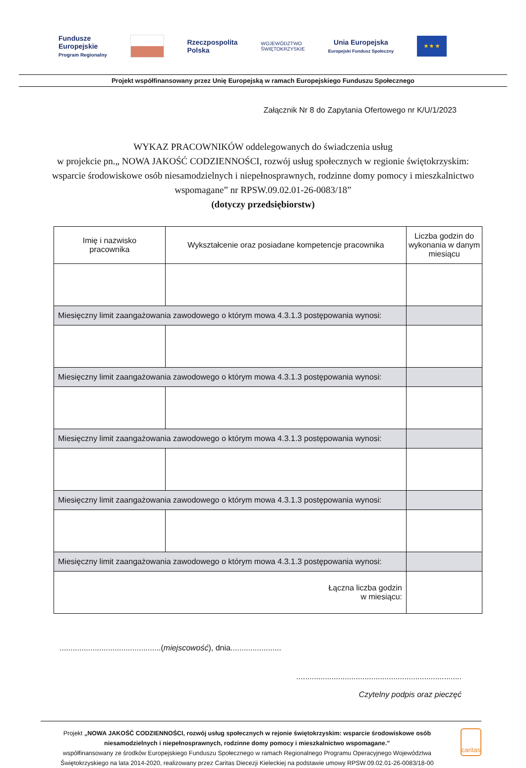Fundusze
Europejskie
Program Regionalny
Rzeczpospolita
Polska
WOJEWÓDZTWO
ŚWIĘTOKRZYSKIE
Unia Europejska
Europejski Fundusz Społeczny
★ ★ ★
Projekt współfinansowany przez Unię Europejską w ramach Europejskiego Funduszu Społecznego
Załącznik Nr 8 do Zapytania Ofertowego nr K/U/1/2023
WYKAZ PRACOWNIKÓW oddelegowanych do świadczenia usług
w projekcie pn.„ NOWA JAKOŚĆ CODZIENNOŚCI, rozwój usług społecznych w regionie świętokrzyskim: wsparcie środowiskowe osób niesamodzielnych i niepełnosprawnych, rodzinne domy pomocy i mieszkalnictwo wspomagane” nr RPSW.09.02.01-26-0083/18”
(dotyczy przedsiębiorstw)
| Imię i nazwisko pracownika | Wykształcenie oraz posiadane kompetencje pracownika | Liczba godzin do wykonania w danym miesiącu |
| --- | --- | --- |
| Miesięczny limit zaangażowania zawodowego o którym mowa 4.3.1.3 postępowania wynosi: | | |
| Miesięczny limit zaangażowania zawodowego o którym mowa 4.3.1.3 postępowania wynosi: | | |
| Miesięczny limit zaangażowania zawodowego o którym mowa 4.3.1.3 postępowania wynosi: | | |
| Miesięczny limit zaangażowania zawodowego o którym mowa 4.3.1.3 postępowania wynosi: | | |
| Miesięczny limit zaangażowania zawodowego o którym mowa 4.3.1.3 postępowania wynosi: | | |
| Łączna liczba godzin w miesiącu: | | |
..............................................(miejscowość), dnia.......................
...........................................................................
Czytelny podpis oraz pieczęć
Projekt „NOWA JAKOŚĆ CODZIENNOŚCI, rozwój usług społecznych w rejonie świętokrzyskim: wsparcie środowiskowe osób niesamodzielnych i niepełnosprawnych, rodzinne domy pomocy i mieszkalnictwo wspomagane.”
współfinansowany ze środków Europejskiego Funduszu Społecznego w ramach Regionalnego Programu Operacyjnego Województwa Świętokrzyskiego na lata 2014-2020, realizowany przez Caritas Diecezji Kieleckiej na podstawie umowy RPSW.09.02.01-26-0083/18-00
caritas